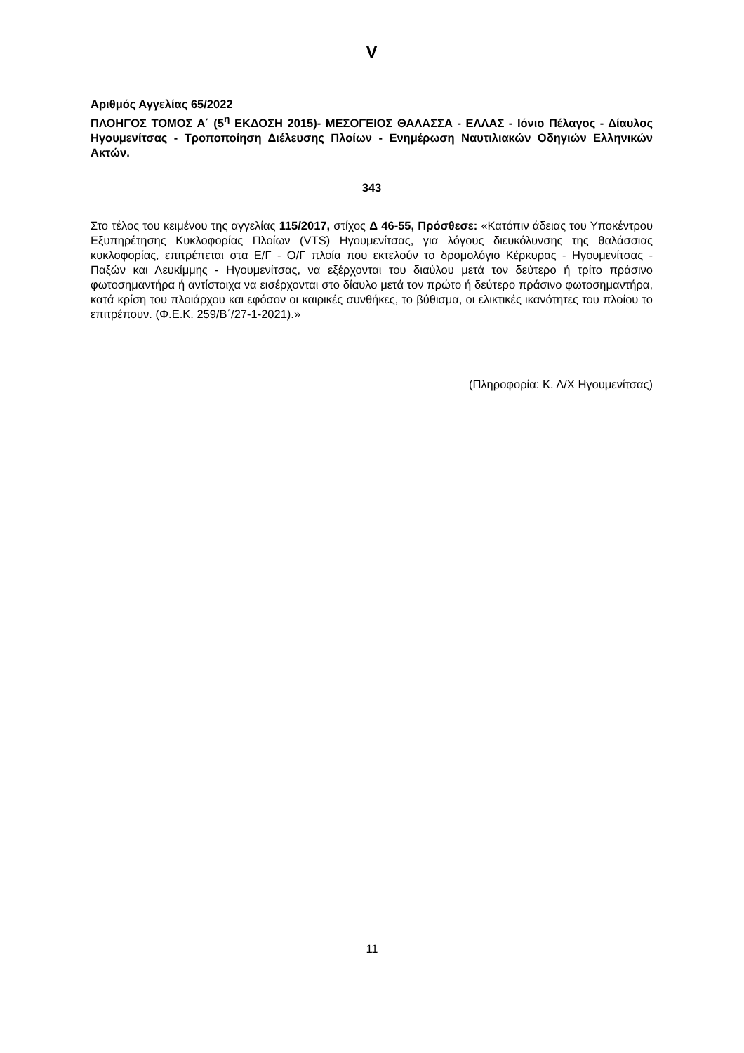V
Αριθμός Αγγελίας 65/2022
ΠΛΟΗΓΟΣ ΤΟΜΟΣ Α΄ (5<sup>η</sup> ΕΚΔΟΣΗ 2015)- ΜΕΣΟΓΕΙΟΣ ΘΑΛΑΣΣΑ - ΕΛΛΑΣ - Ιόνιο Πέλαγος - Δίαυλος Ηγουμενίτσας - Τροποποίηση Διέλευσης Πλοίων - Ενημέρωση Ναυτιλιακών Οδηγιών Ελληνικών Ακτών.
343
Στο τέλος του κειμένου της αγγελίας 115/2017, στίχος Δ 46-55, Πρόσθεσε: «Κατόπιν άδειας του Υποκέντρου Εξυπηρέτησης Κυκλοφορίας Πλοίων (VTS) Ηγουμενίτσας, για λόγους διευκόλυνσης της θαλάσσιας κυκλοφορίας, επιτρέπεται στα Ε/Γ - Ο/Γ πλοία που εκτελούν το δρομολόγιο Κέρκυρας - Ηγουμενίτσας - Παξών και Λευκίμμης - Ηγουμενίτσας, να εξέρχονται του διαύλου μετά τον δεύτερο ή τρίτο πράσινο φωτοσημαντήρα ή αντίστοιχα να εισέρχονται στο δίαυλο μετά τον πρώτο ή δεύτερο πράσινο φωτοσημαντήρα, κατά κρίση του πλοιάρχου και εφόσον οι καιρικές συνθήκες, το βύθισμα, οι ελικτικές ικανότητες του πλοίου το επιτρέπουν. (Φ.Ε.Κ. 259/Β΄/27-1-2021).»
(Πληροφορία: Κ. Λ/Χ Ηγουμενίτσας)
11